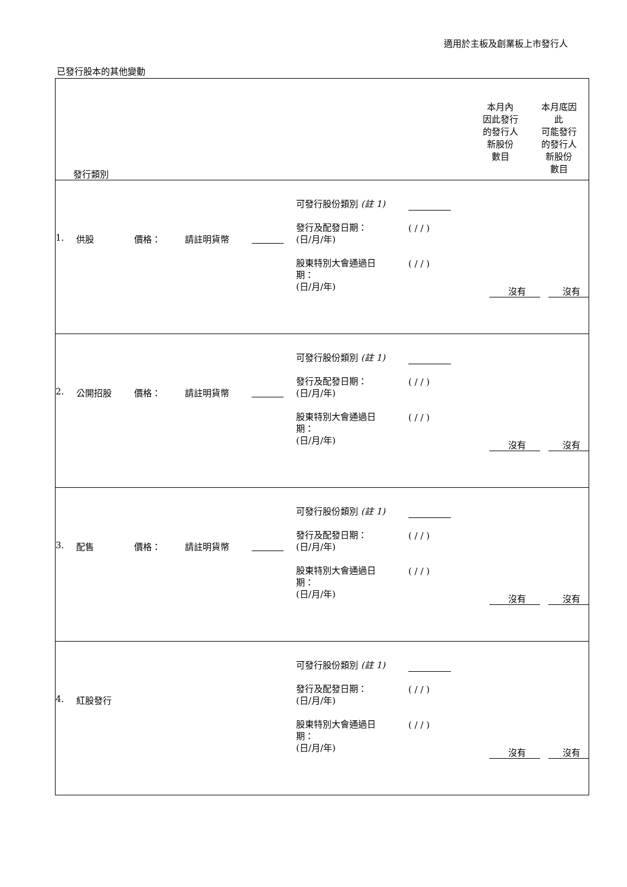適用於主板及創業板上市發行人
已發行股本的其他變動
| / 發行類別 / 本月內 因此發行 的發行人 新股份 數目 / 本月底因 此 可能發行 的發行人 新股份 數目 / |
| / 1. / 供股 / 價格： / 請註明貨幣 / / 可發行股份類別 (註 1) 發行及配發日期： (日/月/年) 股東特別大會通過日 期： (日/月/年) / ( / / ) ( / / ) / 沒有 沒有 / |
| / 2. / 公開招股 / 價格： / 請註明貨幣 / / 可發行股份類別 (註 1) 發行及配發日期： (日/月/年) 股東特別大會通過日 期： (日/月/年) / ( / / ) ( / / ) / 沒有 沒有 / |
| / 3. / 配售 / 價格： / 請註明貨幣 / / 可發行股份類別 (註 1) 發行及配發日期： (日/月/年) 股東特別大會通過日 期： (日/月/年) / ( / / ) ( / / ) / 沒有 沒有 / |
| / 4. / 紅股發行 / 可發行股份類別 (註 1) 發行及配發日期： (日/月/年) 股東特別大會通過日 期： (日/月/年) / ( / / ) ( / / ) / 沒有 沒有 / |